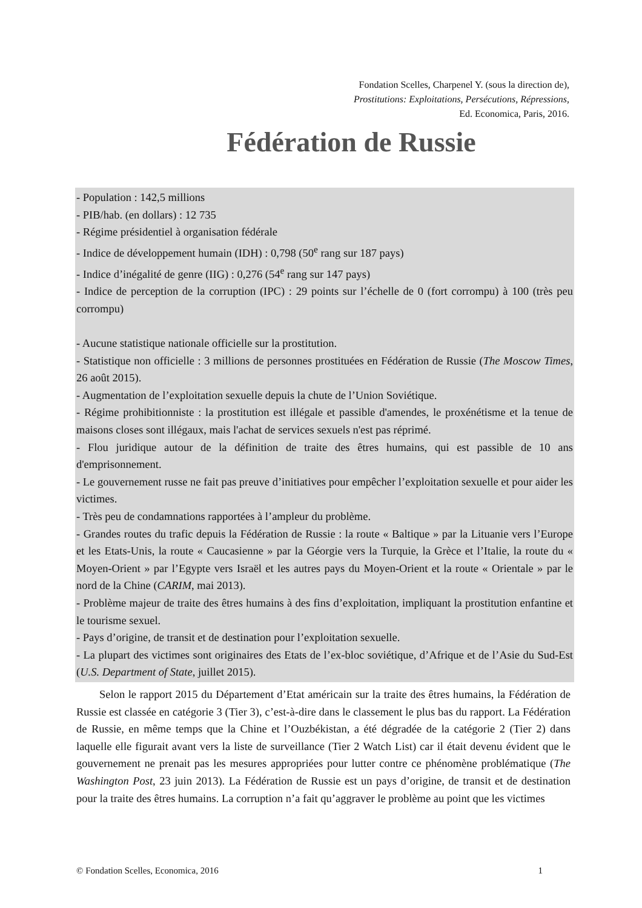Fondation Scelles, Charpenel Y. (sous la direction de),
Prostitutions: Exploitations, Persécutions, Répressions,
Ed. Economica, Paris, 2016.
Fédération de Russie
- Population : 142,5 millions
- PIB/hab. (en dollars) : 12 735
- Régime présidentiel à organisation fédérale
- Indice de développement humain (IDH) : 0,798 (50<sup>e</sup> rang sur 187 pays)
- Indice d’inégalité de genre (IIG) : 0,276 (54<sup>e</sup> rang sur 147 pays)
- Indice de perception de la corruption (IPC) : 29 points sur l’échelle de 0 (fort corrompu) à 100 (très peu corrompu)
- Aucune statistique nationale officielle sur la prostitution.
- Statistique non officielle : 3 millions de personnes prostituées en Fédération de Russie (The Moscow Times, 26 août 2015).
- Augmentation de l’exploitation sexuelle depuis la chute de l’Union Soviétique.
- Régime prohibitionniste : la prostitution est illégale et passible d'amendes, le proxénétisme et la tenue de maisons closes sont illégaux, mais l'achat de services sexuels n'est pas réprimé.
- Flou juridique autour de la définition de traite des êtres humains, qui est passible de 10 ans d'emprisonnement.
- Le gouvernement russe ne fait pas preuve d’initiatives pour empêcher l’exploitation sexuelle et pour aider les victimes.
- Très peu de condamnations rapportées à l’ampleur du problème.
- Grandes routes du trafic depuis la Fédération de Russie : la route « Baltique » par la Lituanie vers l’Europe et les Etats-Unis, la route « Caucasienne » par la Géorgie vers la Turquie, la Grèce et l’Italie, la route du « Moyen-Orient » par l’Egypte vers Israël et les autres pays du Moyen-Orient et la route « Orientale » par le nord de la Chine (CARIM, mai 2013).
- Problème majeur de traite des êtres humains à des fins d’exploitation, impliquant la prostitution enfantine et le tourisme sexuel.
- Pays d’origine, de transit et de destination pour l’exploitation sexuelle.
- La plupart des victimes sont originaires des Etats de l’ex-bloc soviétique, d’Afrique et de l’Asie du Sud-Est (U.S. Department of State, juillet 2015).
Selon le rapport 2015 du Département d’Etat américain sur la traite des êtres humains, la Fédération de Russie est classée en catégorie 3 (Tier 3), c’est-à-dire dans le classement le plus bas du rapport. La Fédération de Russie, en même temps que la Chine et l’Ouzbékistan, a été dégradée de la catégorie 2 (Tier 2) dans laquelle elle figurait avant vers la liste de surveillance (Tier 2 Watch List) car il était devenu évident que le gouvernement ne prenait pas les mesures appropriées pour lutter contre ce phénomène problématique (The Washington Post, 23 juin 2013). La Fédération de Russie est un pays d’origine, de transit et de destination pour la traite des êtres humains. La corruption n’a fait qu’aggraver le problème au point que les victimes
© Fondation Scelles, Economica, 2016 1